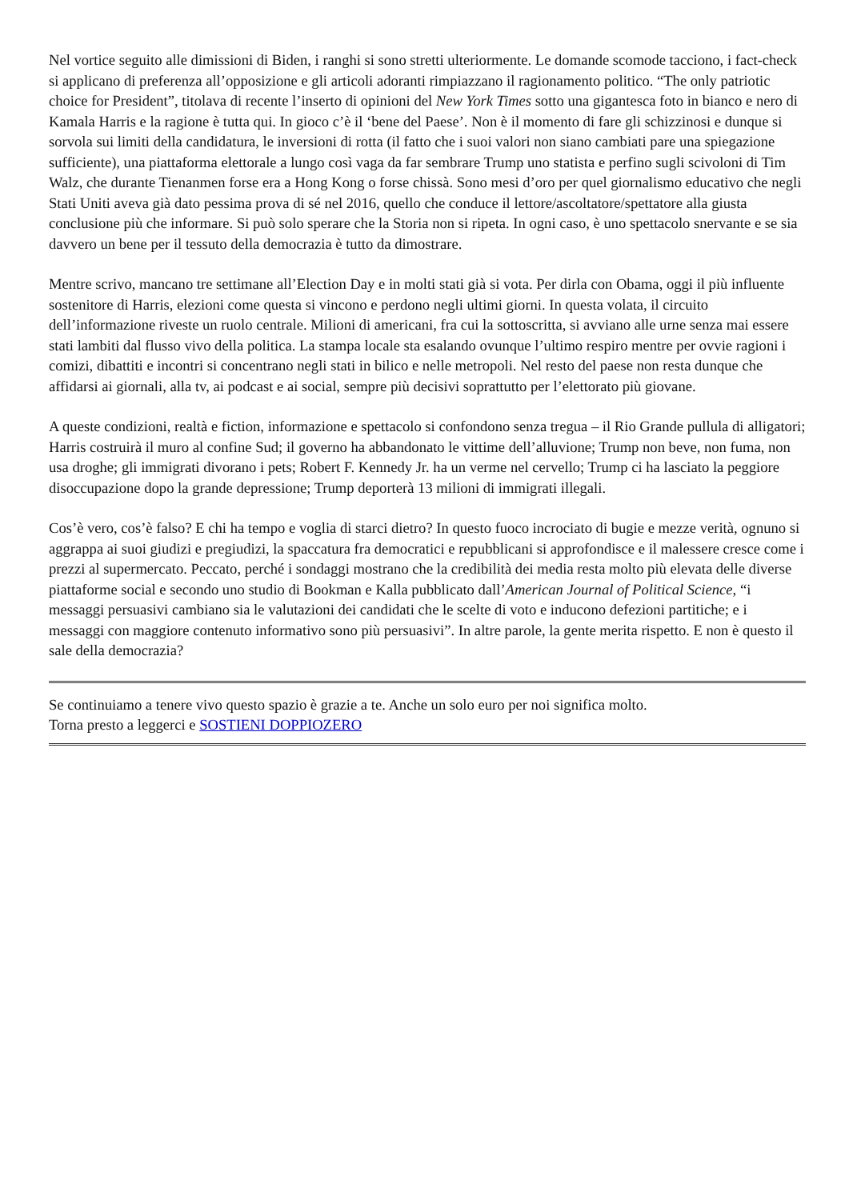Nel vortice seguito alle dimissioni di Biden, i ranghi si sono stretti ulteriormente. Le domande scomode tacciono, i fact-check si applicano di preferenza all’opposizione e gli articoli adoranti rimpiazzano il ragionamento politico. “The only patriotic choice for President”, titolava di recente l’inserto di opinioni del New York Times sotto una gigantesca foto in bianco e nero di Kamala Harris e la ragione è tutta qui. In gioco c’è il ‘bene del Paese’. Non è il momento di fare gli schizzinosi e dunque si sorvola sui limiti della candidatura, le inversioni di rotta (il fatto che i suoi valori non siano cambiati pare una spiegazione sufficiente), una piattaforma elettorale a lungo così vaga da far sembrare Trump uno statista e perfino sugli scivoloni di Tim Walz, che durante Tienanmen forse era a Hong Kong o forse chissà. Sono mesi d’oro per quel giornalismo educativo che negli Stati Uniti aveva già dato pessima prova di sé nel 2016, quello che conduce il lettore/ascoltatore/spettatore alla giusta conclusione più che informare. Si può solo sperare che la Storia non si ripeta. In ogni caso, è uno spettacolo snervante e se sia davvero un bene per il tessuto della democrazia è tutto da dimostrare.
Mentre scrivo, mancano tre settimane all’Election Day e in molti stati già si vota. Per dirla con Obama, oggi il più influente sostenitore di Harris, elezioni come questa si vincono e perdono negli ultimi giorni. In questa volata, il circuito dell’informazione riveste un ruolo centrale. Milioni di americani, fra cui la sottoscritta, si avviano alle urne senza mai essere stati lambiti dal flusso vivo della politica. La stampa locale sta esalando ovunque l’ultimo respiro mentre per ovvie ragioni i comizi, dibattiti e incontri si concentrano negli stati in bilico e nelle metropoli. Nel resto del paese non resta dunque che affidarsi ai giornali, alla tv, ai podcast e ai social, sempre più decisivi soprattutto per l’elettorato più giovane.
A queste condizioni, realtà e fiction, informazione e spettacolo si confondono senza tregua – il Rio Grande pullula di alligatori; Harris costruirà il muro al confine Sud; il governo ha abbandonato le vittime dell’alluvione; Trump non beve, non fuma, non usa droghe; gli immigrati divorano i pets; Robert F. Kennedy Jr. ha un verme nel cervello; Trump ci ha lasciato la peggiore disoccupazione dopo la grande depressione; Trump deporterà 13 milioni di immigrati illegali.
Cos’è vero, cos’è falso? E chi ha tempo e voglia di starci dietro? In questo fuoco incrociato di bugie e mezze verità, ognuno si aggrappa ai suoi giudizi e pregiudizi, la spaccatura fra democratici e repubblicani si approfondisce e il malessere cresce come i prezzi al supermercato. Peccato, perché i sondaggi mostrano che la credibilità dei media resta molto più elevata delle diverse piattaforme social e secondo uno studio di Bookman e Kalla pubblicato dall’American Journal of Political Science, “i messaggi persuasivi cambiano sia le valutazioni dei candidati che le scelte di voto e inducono defezioni partitiche; e i messaggi con maggiore contenuto informativo sono più persuasivi”. In altre parole, la gente merita rispetto. E non è questo il sale della democrazia?
Se continuiamo a tenere vivo questo spazio è grazie a te. Anche un solo euro per noi significa molto.
Torna presto a leggerci e SOSTIENI DOPPIOZERO